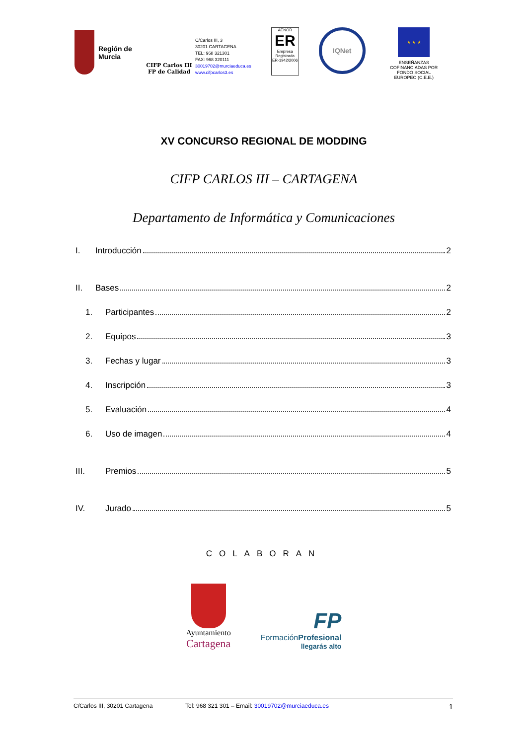Región de Murcia
CIFP Carlos III
FP de Calidad
C/Carlos III, 3
30201 CARTAGENA
TEL: 968 321301
FAX: 968 320111
30019702@murciaeduca.es
www.cifpcarlos3.es
AENOR
ER
Empresa Registrada
ER-1942/2006
IQNet
★ ★ ★
ENSEÑANZAS COFINANCIADAS POR FONDO SOCIAL EUROPEO (C.E.E.)
XV CONCURSO REGIONAL DE MODDING
CIFP CARLOS III – CARTAGENA
Departamento de Informática y Comunicaciones
I. Introducción 2
II. Bases 2
1. Participantes 2
2. Equipos 3
3. Fechas y lugar 3
4. Inscripción 3
5. Evaluación 4
6. Uso de imagen 4
III. Premios 5
IV. Jurado 5
COLABORAN
Ayuntamiento
Cartagena
FP
FormaciónProfesional
llegarás alto
C/Carlos III, 30201 Cartagena Tel: 968 321 301 – Email: 30019702@murciaeduca.es 1